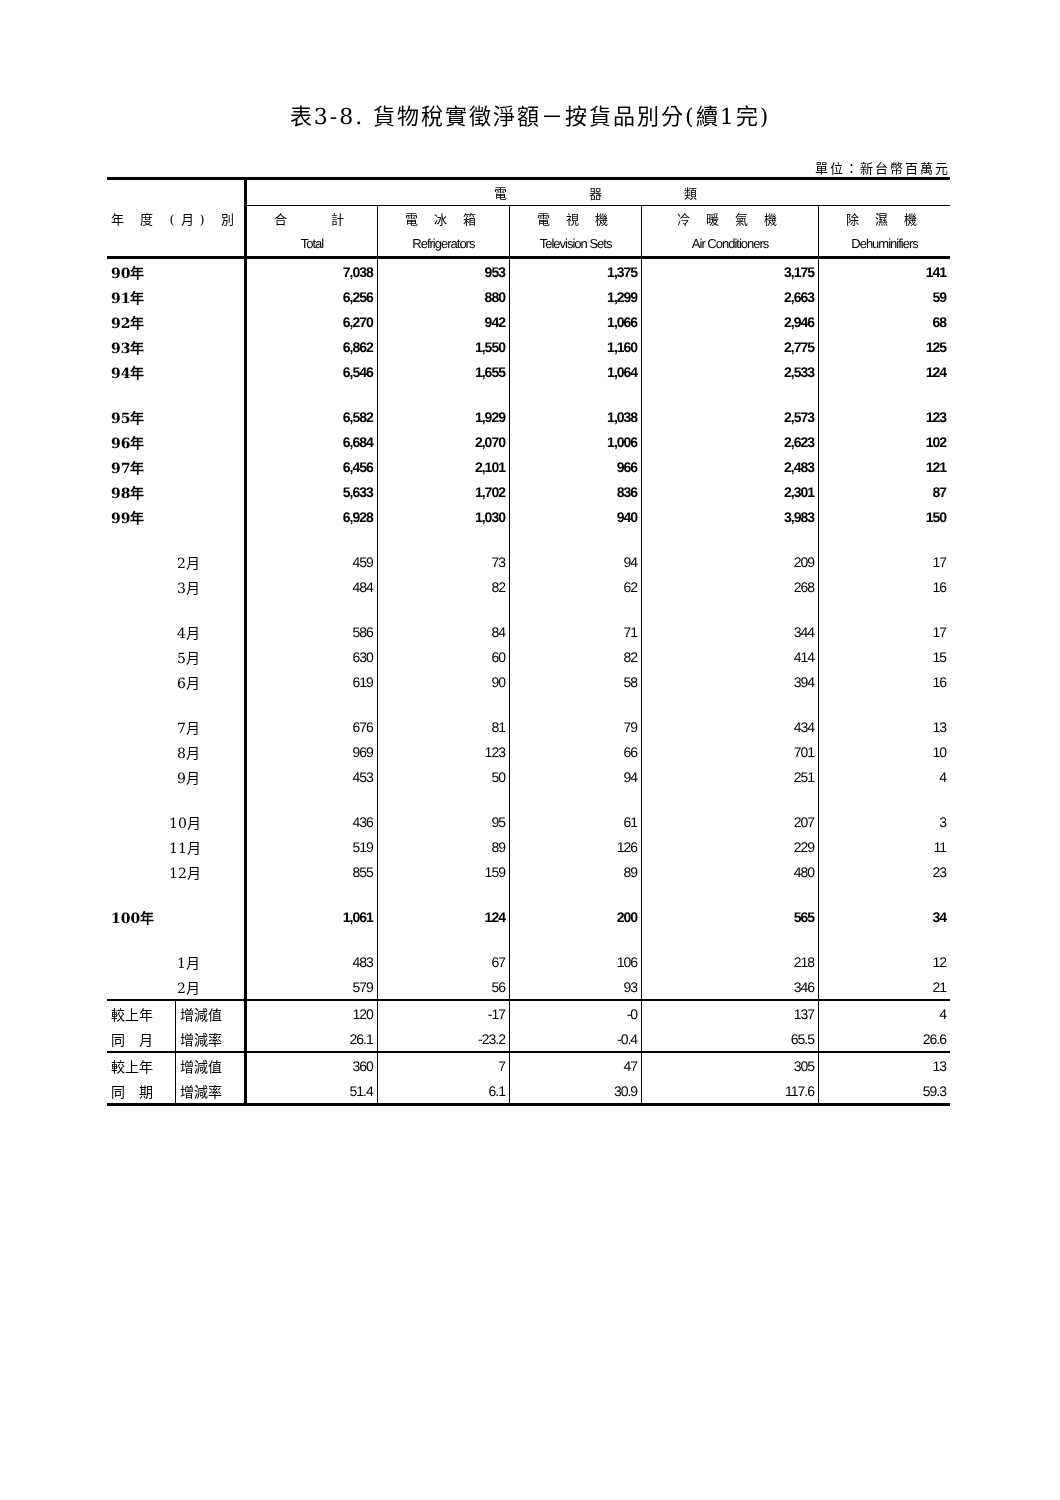表3-8. 貨物稅實徵淨額－按貨品別分(續1完)
單位：新台幣百萬元
| 年 度 (月) 別 | | 電 器 類 | | | | |
| --- | --- | --- | --- | --- | --- | --- |
| | | 合 計 | 電 冰 箱 | 電 視 機 | 冷 暖 氣 機 | 除 濕 機 |
| | | Total | Refrigerators | Television Sets | Air Conditioners | Dehuminifiers |
| 90年 | | 7,038 | 953 | 1,375 | 3,175 | 141 |
| 91年 | | 6,256 | 880 | 1,299 | 2,663 | 59 |
| 92年 | | 6,270 | 942 | 1,066 | 2,946 | 68 |
| 93年 | | 6,862 | 1,550 | 1,160 | 2,775 | 125 |
| 94年 | | 6,546 | 1,655 | 1,064 | 2,533 | 124 |
| 95年 | | 6,582 | 1,929 | 1,038 | 2,573 | 123 |
| 96年 | | 6,684 | 2,070 | 1,006 | 2,623 | 102 |
| 97年 | | 6,456 | 2,101 | 966 | 2,483 | 121 |
| 98年 | | 5,633 | 1,702 | 836 | 2,301 | 87 |
| 99年 | | 6,928 | 1,030 | 940 | 3,983 | 150 |
| 2月 | | 459 | 73 | 94 | 209 | 17 |
| 3月 | | 484 | 82 | 62 | 268 | 16 |
| 4月 | | 586 | 84 | 71 | 344 | 17 |
| 5月 | | 630 | 60 | 82 | 414 | 15 |
| 6月 | | 619 | 90 | 58 | 394 | 16 |
| 7月 | | 676 | 81 | 79 | 434 | 13 |
| 8月 | | 969 | 123 | 66 | 701 | 10 |
| 9月 | | 453 | 50 | 94 | 251 | 4 |
| 10月 | | 436 | 95 | 61 | 207 | 3 |
| 11月 | | 519 | 89 | 126 | 229 | 11 |
| 12月 | | 855 | 159 | 89 | 480 | 23 |
| 100年 | | 1,061 | 124 | 200 | 565 | 34 |
| 1月 | | 483 | 67 | 106 | 218 | 12 |
| 2月 | | 579 | 56 | 93 | 346 | 21 |
| 較上年 | 增減值 | 120 | -17 | -0 | 137 | 4 |
| 同 月 | 增減率 | 26.1 | -23.2 | -0.4 | 65.5 | 26.6 |
| 較上年 | 增減值 | 360 | 7 | 47 | 305 | 13 |
| 同 期 | 增減率 | 51.4 | 6.1 | 30.9 | 117.6 | 59.3 |